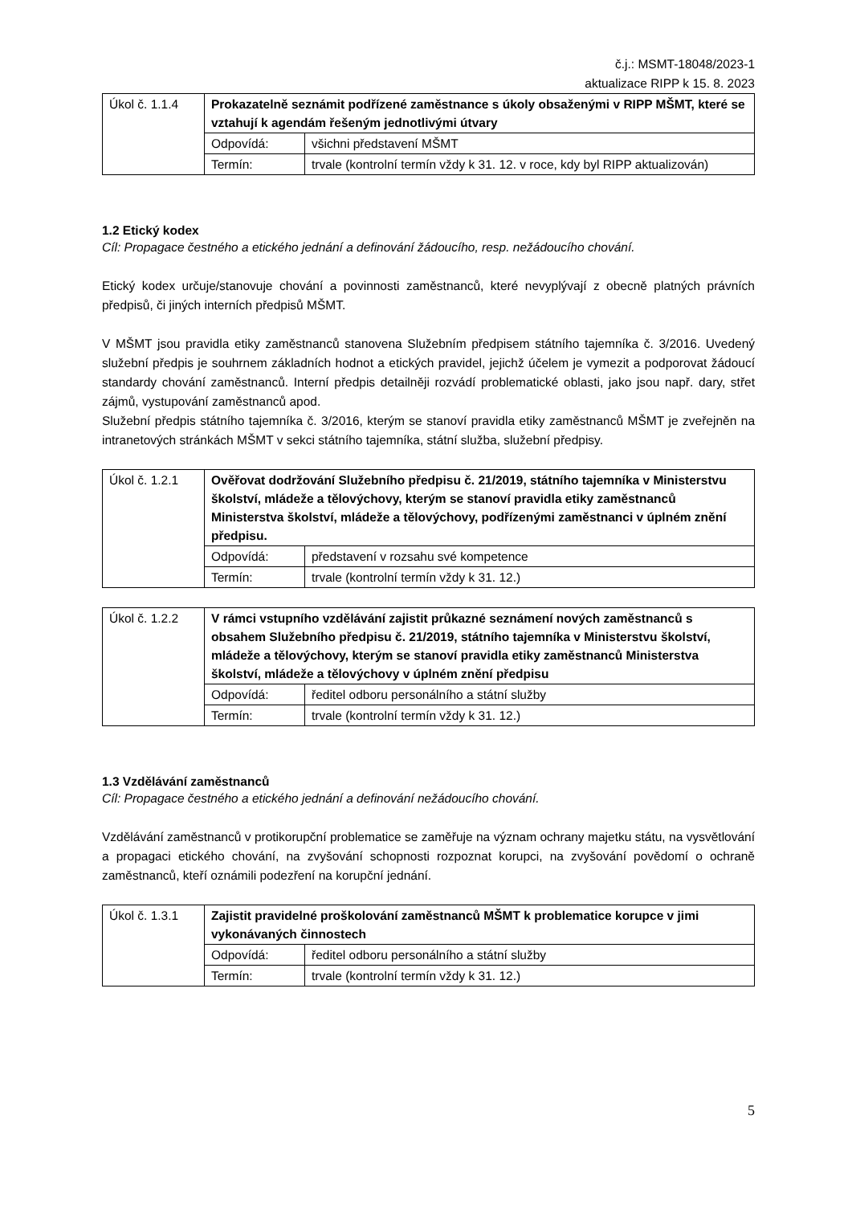č.j.: MSMT-18048/2023-1
aktualizace RIPP k 15. 8. 2023
| Úkol č. 1.1.4 | Prokazatelně seznámit podřízené zaměstnance s úkoly obsaženými v RIPP MŠMT, které se vztahují k agendám řešeným jednotlivými útvary | |
| | Odpovídá: | všichni představení MŠMT |
| | Termín: | trvale (kontrolní termín vždy k 31. 12. v roce, kdy byl RIPP aktualizován) |
1.2 Etický kodex
Cíl: Propagace čestného a etického jednání a definování žádoucího, resp. nežádoucího chování.
Etický kodex určuje/stanovuje chování a povinnosti zaměstnanců, které nevyplývají z obecně platných právních předpisů, či jiných interních předpisů MŠMT.
V MŠMT jsou pravidla etiky zaměstnanců stanovena Služebním předpisem státního tajemníka č. 3/2016. Uvedený služební předpis je souhrnem základních hodnot a etických pravidel, jejichž účelem je vymezit a podporovat žádoucí standardy chování zaměstnanců. Interní předpis detailněji rozvádí problematické oblasti, jako jsou např. dary, střet zájmů, vystupování zaměstnanců apod.
Služební předpis státního tajemníka č. 3/2016, kterým se stanoví pravidla etiky zaměstnanců MŠMT je zveřejněn na intranetových stránkách MŠMT v sekci státního tajemníka, státní služba, služební předpisy.
| Úkol č. 1.2.1 | Ověřovat dodržování Služebního předpisu č. 21/2019, státního tajemníka v Ministerstvu školství, mládeže a tělovýchovy, kterým se stanoví pravidla etiky zaměstnanců Ministerstva školství, mládeže a tělovýchovy, podřízenými zaměstnanci v úplném znění předpisu. | |
| | Odpovídá: | představení v rozsahu své kompetence |
| | Termín: | trvale (kontrolní termín vždy k 31. 12.) |
| Úkol č. 1.2.2 | V rámci vstupního vzdělávání zajistit průkazné seznámení nových zaměstnanců s obsahem Služebního předpisu č. 21/2019, státního tajemníka v Ministerstvu školství, mládeže a tělovýchovy, kterým se stanoví pravidla etiky zaměstnanců Ministerstva školství, mládeže a tělovýchovy v úplném znění předpisu | |
| | Odpovídá: | ředitel odboru personálního a státní služby |
| | Termín: | trvale (kontrolní termín vždy k 31. 12.) |
1.3 Vzdělávání zaměstnanců
Cíl: Propagace čestného a etického jednání a definování nežádoucího chování.
Vzdělávání zaměstnanců v protikorupční problematice se zaměřuje na význam ochrany majetku státu, na vysvětlování a propagaci etického chování, na zvyšování schopnosti rozpoznat korupci, na zvyšování povědomí o ochraně zaměstnanců, kteří oznámili podezření na korupční jednání.
| Úkol č. 1.3.1 | Zajistit pravidelné proškolování zaměstnanců MŠMT k problematice korupce v jimi vykonávaných činnostech | |
| | Odpovídá: | ředitel odboru personálního a státní služby |
| | Termín: | trvale (kontrolní termín vždy k 31. 12.) |
5